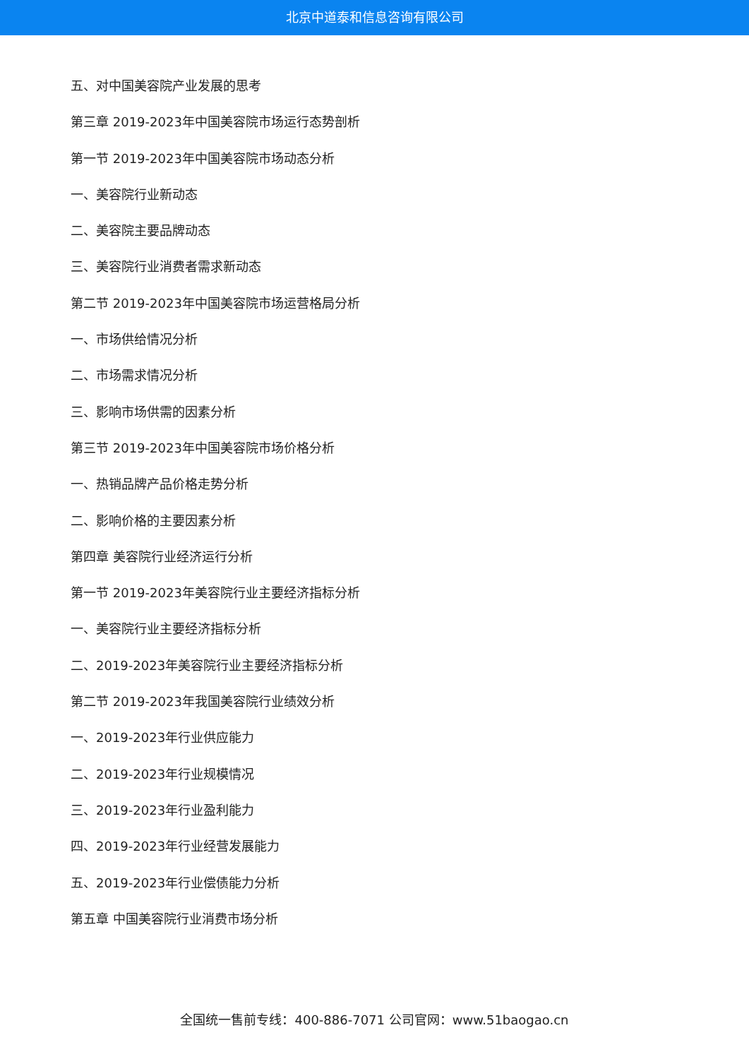北京中道泰和信息咨询有限公司
五、对中国美容院产业发展的思考
第三章 2019-2023年中国美容院市场运行态势剖析
第一节 2019-2023年中国美容院市场动态分析
一、美容院行业新动态
二、美容院主要品牌动态
三、美容院行业消费者需求新动态
第二节 2019-2023年中国美容院市场运营格局分析
一、市场供给情况分析
二、市场需求情况分析
三、影响市场供需的因素分析
第三节 2019-2023年中国美容院市场价格分析
一、热销品牌产品价格走势分析
二、影响价格的主要因素分析
第四章 美容院行业经济运行分析
第一节 2019-2023年美容院行业主要经济指标分析
一、美容院行业主要经济指标分析
二、2019-2023年美容院行业主要经济指标分析
第二节 2019-2023年我国美容院行业绩效分析
一、2019-2023年行业供应能力
二、2019-2023年行业规模情况
三、2019-2023年行业盈利能力
四、2019-2023年行业经营发展能力
五、2019-2023年行业偿债能力分析
第五章 中国美容院行业消费市场分析
全国统一售前专线：400-886-7071 公司官网：www.51baogao.cn